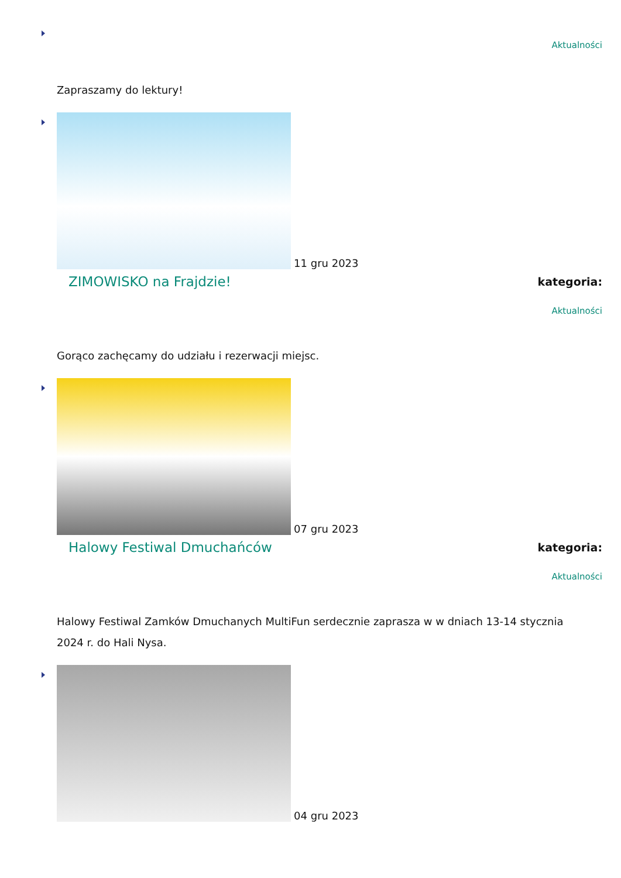Aktualności
Zapraszamy do lektury!
11 gru 2023
ZIMOWISKO na Frajdzie! kategoria:
Aktualności
Gorąco zachęcamy do udziału i rezerwacji miejsc.
07 gru 2023
Halowy Festiwal Dmuchańców kategoria:
Aktualności
Halowy Festiwal Zamków Dmuchanych MultiFun serdecznie zaprasza w w dniach 13-14 stycznia 2024 r. do Hali Nysa.
04 gru 2023